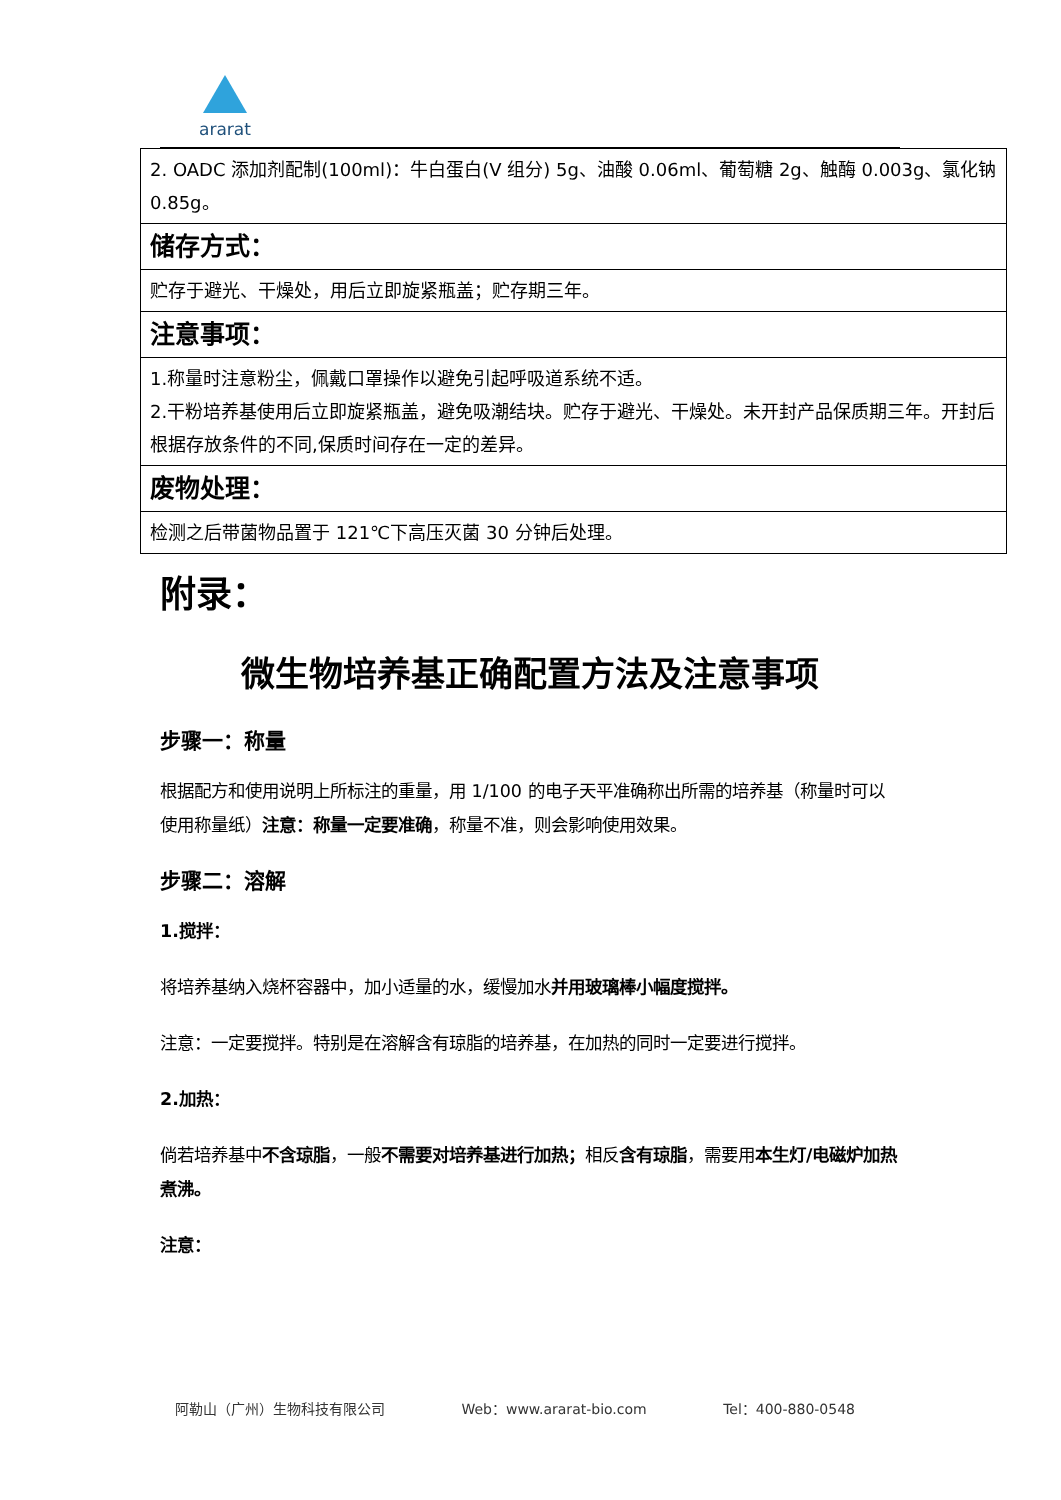ararat
| 2. OADC 添加剂配制(100ml)：牛白蛋白(V 组分) 5g、油酸 0.06ml、葡萄糖 2g、触酶 0.003g、氯化钠 0.85g。 |
| 储存方式： |
| 贮存于避光、干燥处，用后立即旋紧瓶盖；贮存期三年。 |
| 注意事项： |
| 1.称量时注意粉尘，佩戴口罩操作以避免引起呼吸道系统不适。 2.干粉培养基使用后立即旋紧瓶盖，避免吸潮结块。贮存于避光、干燥处。未开封产品保质期三年。开封后根据存放条件的不同,保质时间存在一定的差异。 |
| 废物处理： |
| 检测之后带菌物品置于 121℃下高压灭菌 30 分钟后处理。 |
附录：
微生物培养基正确配置方法及注意事项
步骤一：称量
根据配方和使用说明上所标注的重量，用 1/100 的电子天平准确称出所需的培养基（称量时可以使用称量纸）注意：称量一定要准确，称量不准，则会影响使用效果。
步骤二：溶解
1.搅拌：
将培养基纳入烧杯容器中，加小适量的水，缓慢加水并用玻璃棒小幅度搅拌。
注意：一定要搅拌。特别是在溶解含有琼脂的培养基，在加热的同时一定要进行搅拌。
2.加热：
倘若培养基中不含琼脂，一般不需要对培养基进行加热；相反含有琼脂，需要用本生灯/电磁炉加热煮沸。
注意：
阿勒山（广州）生物科技有限公司 Web：www.ararat-bio.com Tel：400-880-0548